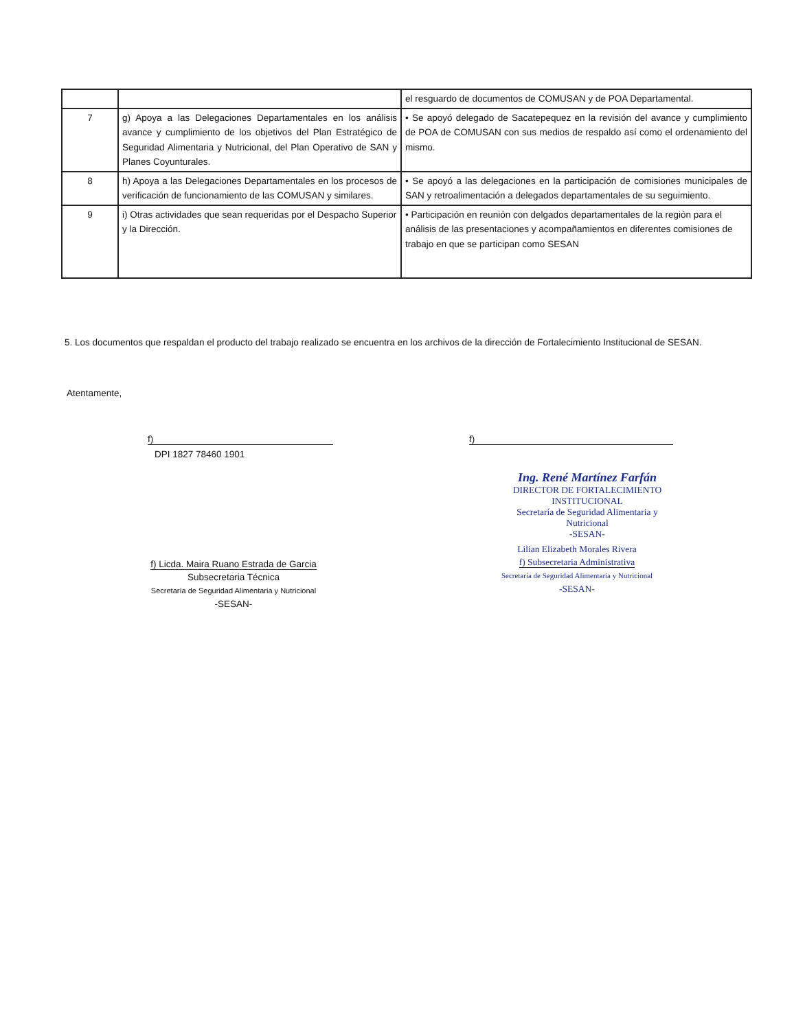| | | el resguardo de documentos de COMUSAN y de POA Departamental. |
| 7 | g) Apoya a las Delegaciones Departamentales en los análisis avance y cumplimiento de los objetivos del Plan Estratégico de Seguridad Alimentaria y Nutricional, del Plan Operativo de SAN y Planes Coyunturales. | • Se apoyó delegado de Sacatepequez en la revisión del avance y cumplimiento de POA de COMUSAN con sus medios de respaldo así como el ordenamiento del mismo. |
| 8 | h) Apoya a las Delegaciones Departamentales en los procesos de verificación de funcionamiento de las COMUSAN y similares. | • Se apoyó a las delegaciones en la participación de comisiones municipales de SAN y retroalimentación a delegados departamentales de su seguimiento. |
| 9 | i) Otras actividades que sean requeridas por el Despacho Superior y la Dirección. | • Participación en reunión con delgados departamentales de la región para el análisis de las presentaciones y acompañamientos en diferentes comisiones de trabajo en que se participan como SESAN |
5. Los documentos que respaldan el producto del trabajo realizado se encuentra en los archivos de la dirección de Fortalecimiento Institucional de SESAN.
Atentamente,
f)
DPI 1827 78460 1901
f)
Ing. René Martínez Farfán
DIRECTOR DE FORTALECIMIENTO INSTITUCIONAL
Secretaría de Seguridad Alimentaria y Nutricional
-SESAN-
f) Licda. Maira Ruano Estrada de Garcia
Subsecretaria Técnica
Secretaría de Seguridad Alimentaria y Nutricional
-SESAN-
Lilian Elizabeth Morales Rivera
f) Subsecretaria Administrativa
Secretaría de Seguridad Alimentaria y Nutricional
-SESAN-